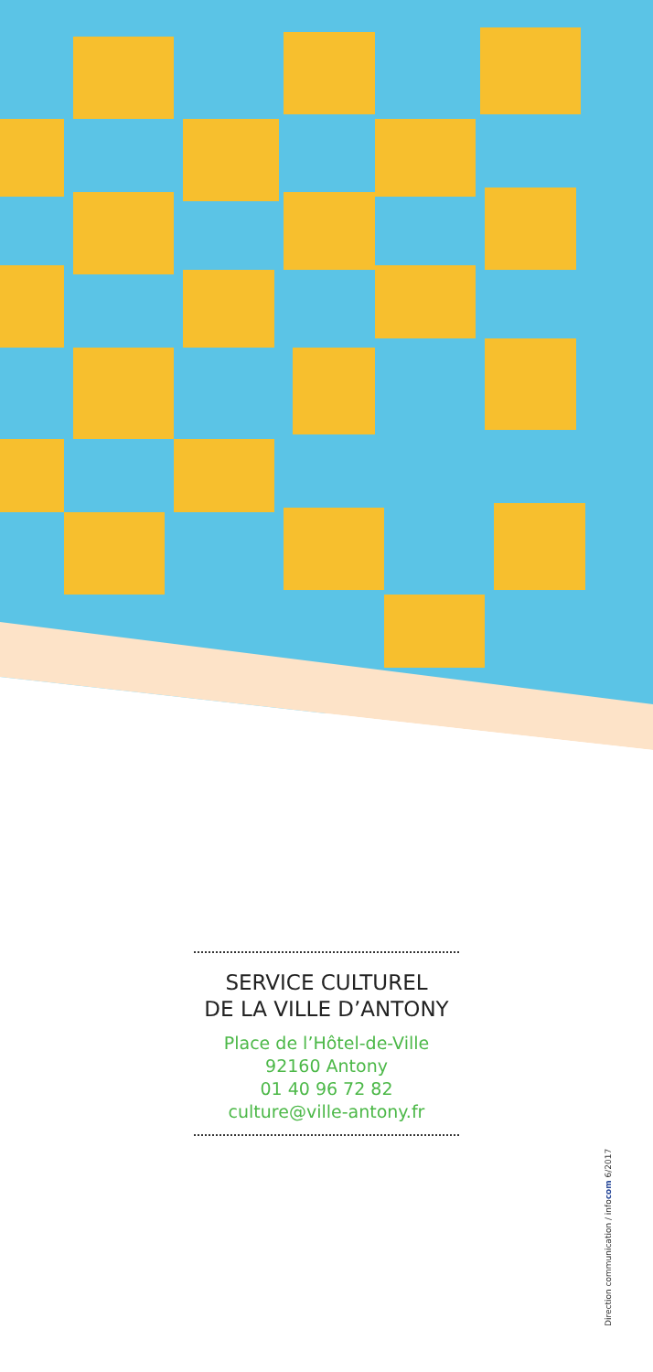SERVICE CULTUREL
DE LA VILLE D’ANTONY
Place de l’Hôtel-de-Ville
92160 Antony
01 40 96 72 82
culture@ville-antony.fr
Direction communication / infocom 6/2017